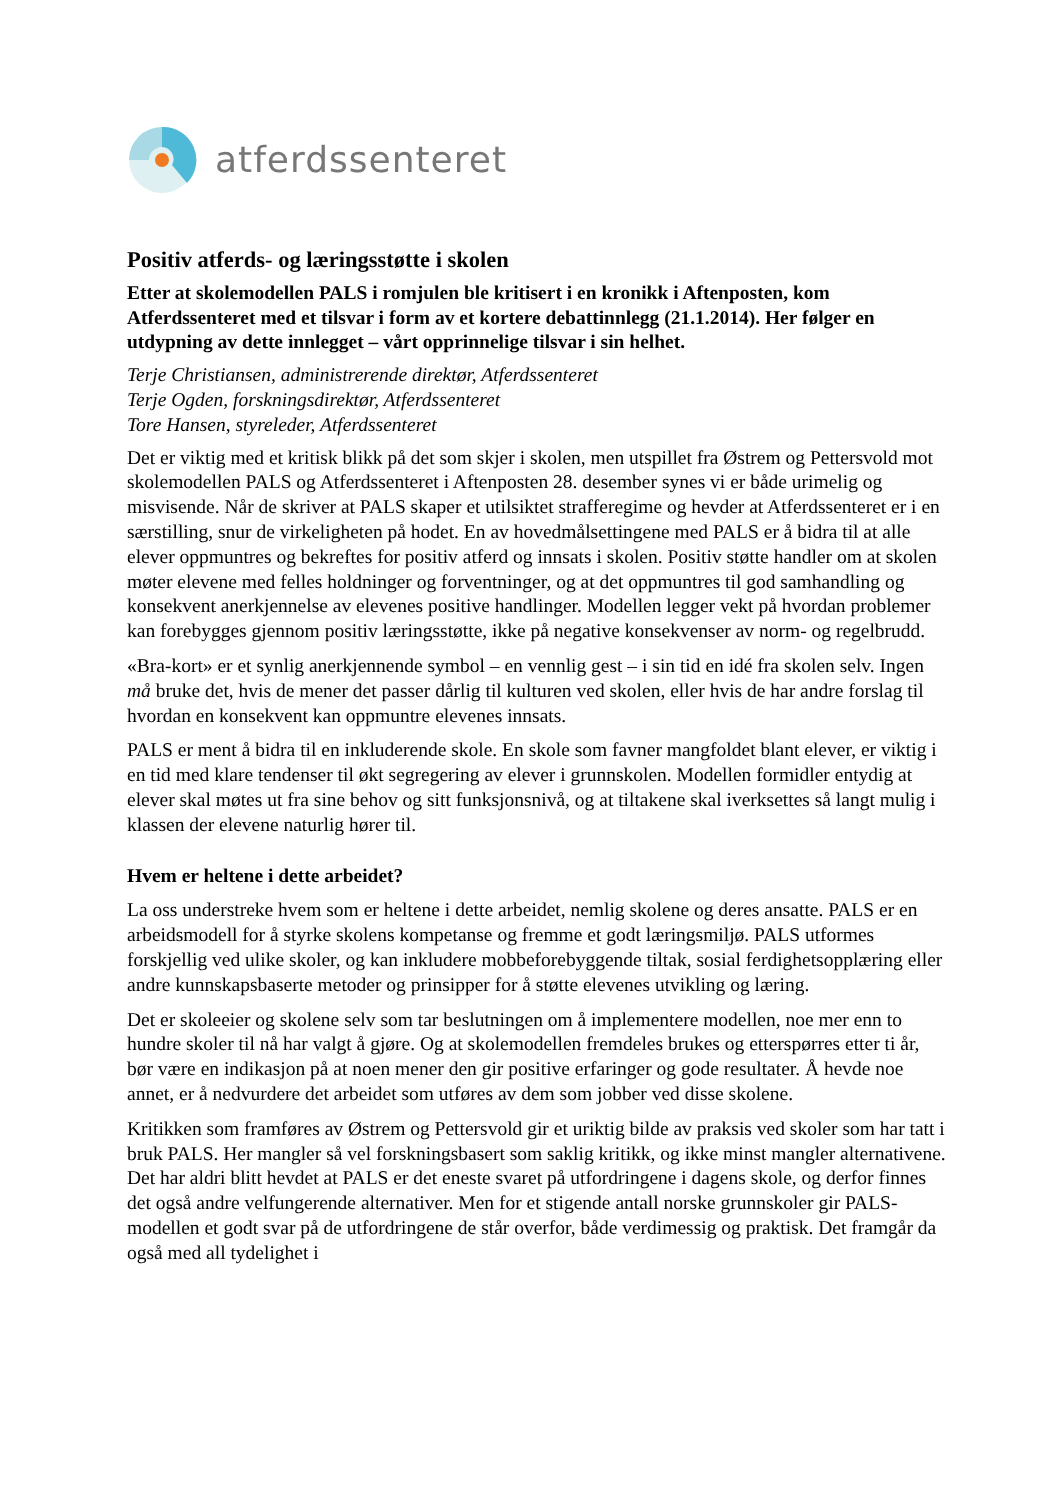atferdssenteret
Positiv atferds- og læringsstøtte i skolen
Etter at skolemodellen PALS i romjulen ble kritisert i en kronikk i Aftenposten, kom Atferdssenteret med et tilsvar i form av et kortere debattinnlegg (21.1.2014). Her følger en utdypning av dette innlegget – vårt opprinnelige tilsvar i sin helhet.
Terje Christiansen, administrerende direktør, Atferdssenteret
Terje Ogden, forskningsdirektør, Atferdssenteret
Tore Hansen, styreleder, Atferdssenteret
Det er viktig med et kritisk blikk på det som skjer i skolen, men utspillet fra Østrem og Pettersvold mot skolemodellen PALS og Atferdssenteret i Aftenposten 28. desember synes vi er både urimelig og misvisende. Når de skriver at PALS skaper et utilsiktet strafferegime og hevder at Atferdssenteret er i en særstilling, snur de virkeligheten på hodet. En av hovedmålsettingene med PALS er å bidra til at alle elever oppmuntres og bekreftes for positiv atferd og innsats i skolen. Positiv støtte handler om at skolen møter elevene med felles holdninger og forventninger, og at det oppmuntres til god samhandling og konsekvent anerkjennelse av elevenes positive handlinger. Modellen legger vekt på hvordan problemer kan forebygges gjennom positiv læringsstøtte, ikke på negative konsekvenser av norm- og regelbrudd.
«Bra-kort» er et synlig anerkjennende symbol – en vennlig gest – i sin tid en idé fra skolen selv. Ingen må bruke det, hvis de mener det passer dårlig til kulturen ved skolen, eller hvis de har andre forslag til hvordan en konsekvent kan oppmuntre elevenes innsats.
PALS er ment å bidra til en inkluderende skole. En skole som favner mangfoldet blant elever, er viktig i en tid med klare tendenser til økt segregering av elever i grunnskolen. Modellen formidler entydig at elever skal møtes ut fra sine behov og sitt funksjonsnivå, og at tiltakene skal iverksettes så langt mulig i klassen der elevene naturlig hører til.
Hvem er heltene i dette arbeidet?
La oss understreke hvem som er heltene i dette arbeidet, nemlig skolene og deres ansatte. PALS er en arbeidsmodell for å styrke skolens kompetanse og fremme et godt læringsmiljø. PALS utformes forskjellig ved ulike skoler, og kan inkludere mobbeforebyggende tiltak, sosial ferdighetsopplæring eller andre kunnskapsbaserte metoder og prinsipper for å støtte elevenes utvikling og læring.
Det er skoleeier og skolene selv som tar beslutningen om å implementere modellen, noe mer enn to hundre skoler til nå har valgt å gjøre. Og at skolemodellen fremdeles brukes og etterspørres etter ti år, bør være en indikasjon på at noen mener den gir positive erfaringer og gode resultater. Å hevde noe annet, er å nedvurdere det arbeidet som utføres av dem som jobber ved disse skolene.
Kritikken som framføres av Østrem og Pettersvold gir et uriktig bilde av praksis ved skoler som har tatt i bruk PALS. Her mangler så vel forskningsbasert som saklig kritikk, og ikke minst mangler alternativene. Det har aldri blitt hevdet at PALS er det eneste svaret på utfordringene i dagens skole, og derfor finnes det også andre velfungerende alternativer. Men for et stigende antall norske grunnskoler gir PALS-modellen et godt svar på de utfordringene de står overfor, både verdimessig og praktisk. Det framgår da også med all tydelighet i